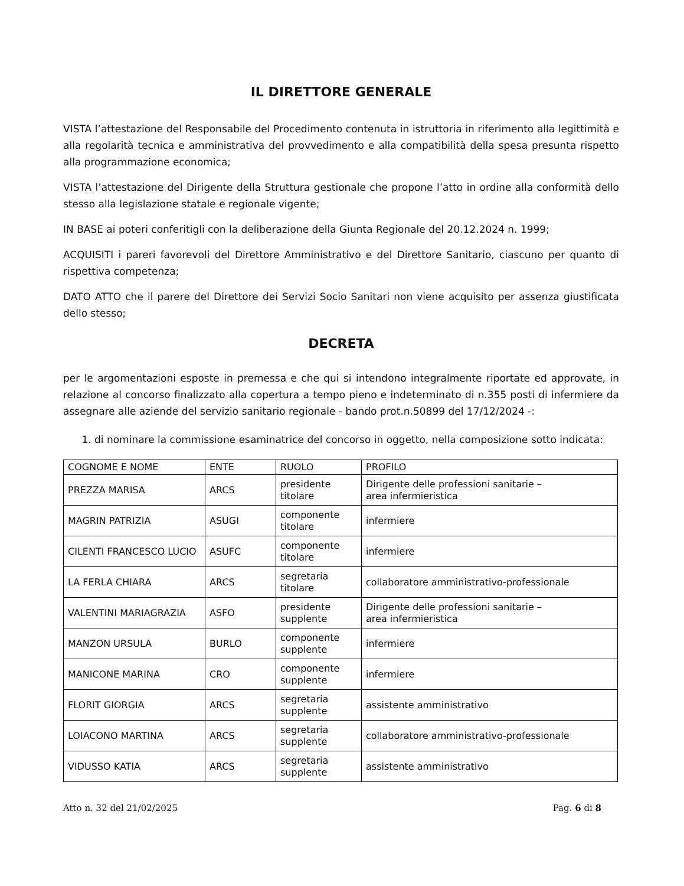IL DIRETTORE GENERALE
VISTA l’attestazione del Responsabile del Procedimento contenuta in istruttoria in riferimento alla legittimità e alla regolarità tecnica e amministrativa del provvedimento e alla compatibilità della spesa presunta rispetto alla programmazione economica;
VISTA l’attestazione del Dirigente della Struttura gestionale che propone l’atto in ordine alla conformità dello stesso alla legislazione statale e regionale vigente;
IN BASE ai poteri conferitigli con la deliberazione della Giunta Regionale del 20.12.2024 n. 1999;
ACQUISITI i pareri favorevoli del Direttore Amministrativo e del Direttore Sanitario, ciascuno per quanto di rispettiva competenza;
DATO ATTO che il parere del Direttore dei Servizi Socio Sanitari non viene acquisito per assenza giustificata dello stesso;
DECRETA
per le argomentazioni esposte in premessa e che qui si intendono integralmente riportate ed approvate, in relazione al concorso finalizzato alla copertura a tempo pieno e indeterminato di n.355 posti di infermiere da assegnare alle aziende del servizio sanitario regionale - bando prot.n.50899 del 17/12/2024 -:
1. di nominare la commissione esaminatrice del concorso in oggetto, nella composizione sotto indicata:
| COGNOME E NOME | ENTE | RUOLO | PROFILO |
| PREZZA MARISA | ARCS | presidente titolare | Dirigente delle professioni sanitarie – area infermieristica |
| MAGRIN PATRIZIA | ASUGI | componente titolare | infermiere |
| CILENTI FRANCESCO LUCIO | ASUFC | componente titolare | infermiere |
| LA FERLA CHIARA | ARCS | segretaria titolare | collaboratore amministrativo-professionale |
| VALENTINI MARIAGRAZIA | ASFO | presidente supplente | Dirigente delle professioni sanitarie – area infermieristica |
| MANZON URSULA | BURLO | componente supplente | infermiere |
| MANICONE MARINA | CRO | componente supplente | infermiere |
| FLORIT GIORGIA | ARCS | segretaria supplente | assistente amministrativo |
| LOIACONO MARTINA | ARCS | segretaria supplente | collaboratore amministrativo-professionale |
| VIDUSSO KATIA | ARCS | segretaria supplente | assistente amministrativo |
Atto n. 32 del 21/02/2025 Pag. 6 di 8